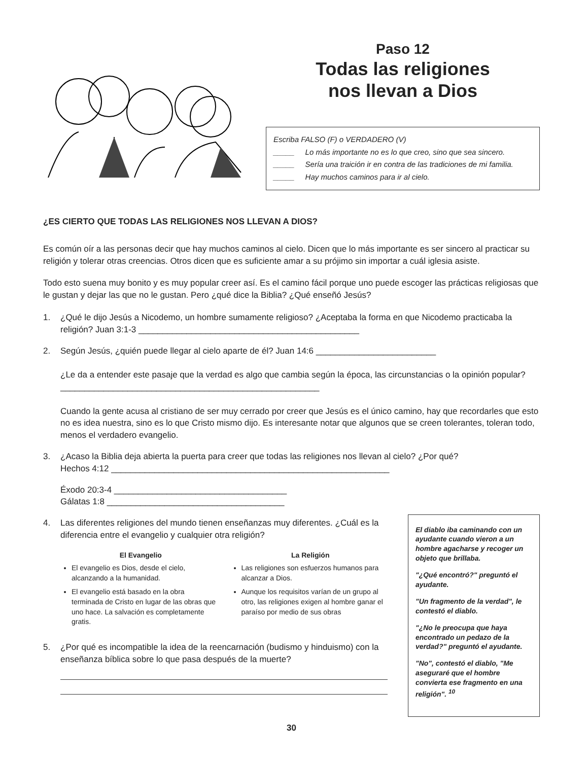Paso 12
Todas las religiones
nos llevan a Dios
Escriba FALSO (F) o VERDADERO (V)
_____ Lo más importante no es lo que creo, sino que sea sincero.
_____ Sería una traición ir en contra de las tradiciones de mi familia.
_____ Hay muchos caminos para ir al cielo.
¿ES CIERTO QUE TODAS LAS RELIGIONES NOS LLEVAN A DIOS?
Es común oír a las personas decir que hay muchos caminos al cielo. Dicen que lo más importante es ser sincero al practicar su religión y tolerar otras creencias. Otros dicen que es suficiente amar a su prójimo sin importar a cuál iglesia asiste.
Todo esto suena muy bonito y es muy popular creer así. Es el camino fácil porque uno puede escoger las prácticas religiosas que le gustan y dejar las que no le gustan. Pero ¿qué dice la Biblia? ¿Qué enseñó Jesús?
1. ¿Qué le dijo Jesús a Nicodemo, un hombre sumamente religioso? ¿Aceptaba la forma en que Nicodemo practicaba la religión? Juan 3:1-3 ______________________________________________
2. Según Jesús, ¿quién puede llegar al cielo aparte de él? Juan 14:6 _________________________
¿Le da a entender este pasaje que la verdad es algo que cambia según la época, las circunstancias o la opinión popular? ______________________________________________________
Cuando la gente acusa al cristiano de ser muy cerrado por creer que Jesús es el único camino, hay que recordarles que esto no es idea nuestra, sino es lo que Cristo mismo dijo. Es interesante notar que algunos que se creen tolerantes, toleran todo, menos el verdadero evangelio.
3. ¿Acaso la Biblia deja abierta la puerta para creer que todas las religiones nos llevan al cielo? ¿Por qué?
Hechos 4:12 __________________________________________________________
Éxodo 20:3-4 ____________________________________
Gálatas 1:8 _____________________________________
4. Las diferentes religiones del mundo tienen enseñanzas muy diferentes. ¿Cuál es la diferencia entre el evangelio y cualquier otra religión?
El Evangelio
El evangelio es Dios, desde el cielo, alcanzando a la humanidad.
El evangelio está basado en la obra terminada de Cristo en lugar de las obras que uno hace. La salvación es completamente gratis.
La Religión
Las religiones son esfuerzos humanos para alcanzar a Dios.
Aunque los requisitos varían de un grupo al otro, las religiones exigen al hombre ganar el paraíso por medio de sus obras
5. ¿Por qué es incompatible la idea de la reencarnación (budismo y hinduismo) con la enseñanza bíblica sobre lo que pasa después de la muerte?
El diablo iba caminando con un ayudante cuando vieron a un hombre agacharse y recoger un objeto que brillaba.
"¿Qué encontró?" preguntó el ayudante.
"Un fragmento de la verdad", le contestó el diablo.
"¿No le preocupa que haya encontrado un pedazo de la verdad?" preguntó el ayudante.
"No", contestó el diablo, "Me aseguraré que el hombre convierta ese fragmento en una religión". <sup>10</sup>
30